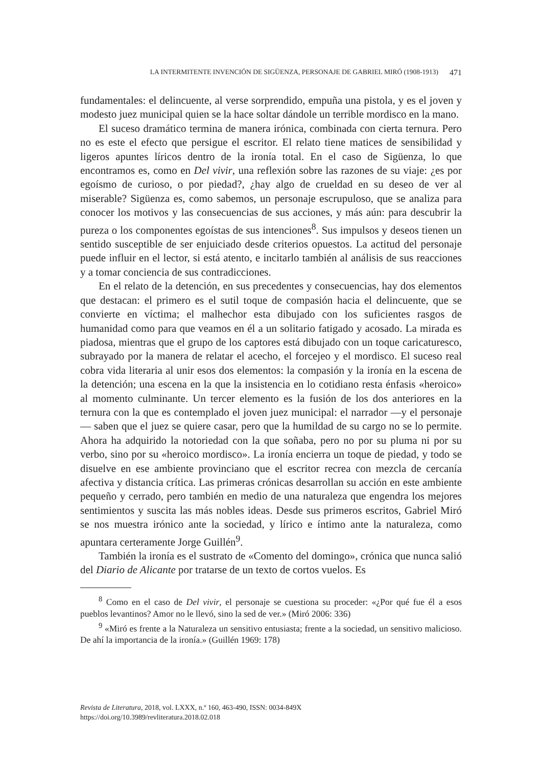LA INTERMITENTE INVENCIÓN DE SIGÜENZA, PERSONAJE DE GABRIEL MIRÓ (1908-1913) 471
fundamentales: el delincuente, al verse sorprendido, empuña una pistola, y es el joven y modesto juez municipal quien se la hace soltar dándole un terrible mordisco en la mano.
El suceso dramático termina de manera irónica, combinada con cierta ternura. Pero no es este el efecto que persigue el escritor. El relato tiene matices de sensibilidad y ligeros apuntes líricos dentro de la ironía total. En el caso de Sigüenza, lo que encontramos es, como en Del vivir, una reflexión sobre las razones de su viaje: ¿es por egoísmo de curioso, o por piedad?, ¿hay algo de crueldad en su deseo de ver al miserable? Sigüenza es, como sabemos, un personaje escrupuloso, que se analiza para conocer los motivos y las consecuencias de sus acciones, y más aún: para descubrir la pureza o los componentes egoístas de sus intenciones<sup>8</sup>. Sus impulsos y deseos tienen un sentido susceptible de ser enjuiciado desde criterios opuestos. La actitud del personaje puede influir en el lector, si está atento, e incitarlo también al análisis de sus reacciones y a tomar conciencia de sus contradicciones.
En el relato de la detención, en sus precedentes y consecuencias, hay dos elementos que destacan: el primero es el sutil toque de compasión hacia el delincuente, que se convierte en víctima; el malhechor esta dibujado con los suficientes rasgos de humanidad como para que veamos en él a un solitario fatigado y acosado. La mirada es piadosa, mientras que el grupo de los captores está dibujado con un toque caricaturesco, subrayado por la manera de relatar el acecho, el forcejeo y el mordisco. El suceso real cobra vida literaria al unir esos dos elementos: la compasión y la ironía en la escena de la detención; una escena en la que la insistencia en lo cotidiano resta énfasis «heroico» al momento culminante. Un tercer elemento es la fusión de los dos anteriores en la ternura con la que es contemplado el joven juez municipal: el narrador —y el personaje— saben que el juez se quiere casar, pero que la humildad de su cargo no se lo permite. Ahora ha adquirido la notoriedad con la que soñaba, pero no por su pluma ni por su verbo, sino por su «heroico mordisco». La ironía encierra un toque de piedad, y todo se disuelve en ese ambiente provinciano que el escritor recrea con mezcla de cercanía afectiva y distancia crítica. Las primeras crónicas desarrollan su acción en este ambiente pequeño y cerrado, pero también en medio de una naturaleza que engendra los mejores sentimientos y suscita las más nobles ideas. Desde sus primeros escritos, Gabriel Miró se nos muestra irónico ante la sociedad, y lírico e íntimo ante la naturaleza, como apuntara certeramente Jorge Guillén<sup>9</sup>.
También la ironía es el sustrato de «Comento del domingo», crónica que nunca salió del Diario de Alicante por tratarse de un texto de cortos vuelos. Es
<sup>8</sup> Como en el caso de Del vivir, el personaje se cuestiona su proceder: «¿Por qué fue él a esos pueblos levantinos? Amor no le llevó, sino la sed de ver.» (Miró 2006: 336)
<sup>9</sup> «Miró es frente a la Naturaleza un sensitivo entusiasta; frente a la sociedad, un sensitivo malicioso. De ahí la importancia de la ironía.» (Guillén 1969: 178)
Revista de Literatura, 2018, vol. LXXX, n.º 160, 463-490, ISSN: 0034-849X
https://doi.org/10.3989/revliteratura.2018.02.018